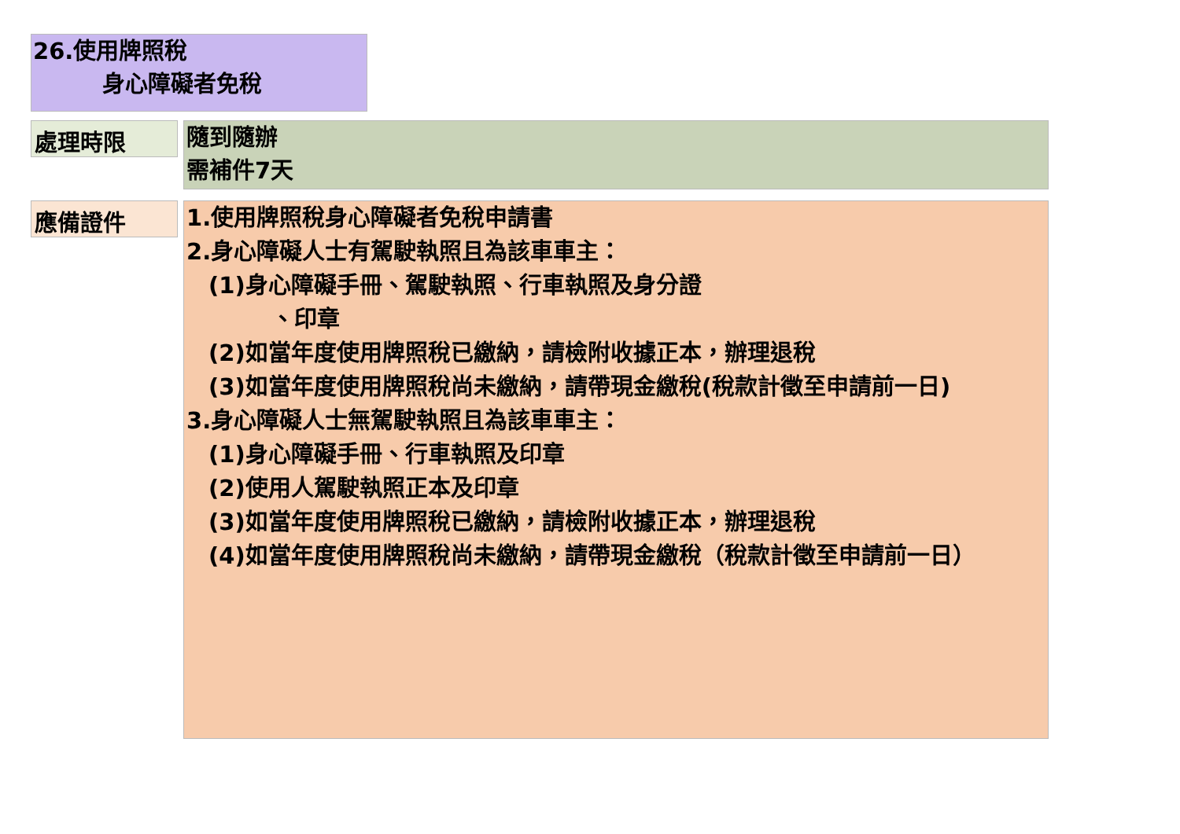26.使用牌照稅
身心障礙者免稅
處理時限
隨到隨辦
需補件7天
應備證件
1.使用牌照稅身心障礙者免稅申請書
2.身心障礙人士有駕駛執照且為該車車主：
(1)身心障礙手冊、駕駛執照、行車執照及身分證
、印章
(2)如當年度使用牌照稅已繳納，請檢附收據正本，辦理退稅
(3)如當年度使用牌照稅尚未繳納，請帶現金繳稅(稅款計徵至申請前一日)
3.身心障礙人士無駕駛執照且為該車車主：
(1)身心障礙手冊、行車執照及印章
(2)使用人駕駛執照正本及印章
(3)如當年度使用牌照稅已繳納，請檢附收據正本，辦理退稅
(4)如當年度使用牌照稅尚未繳納，請帶現金繳稅（稅款計徵至申請前一日）